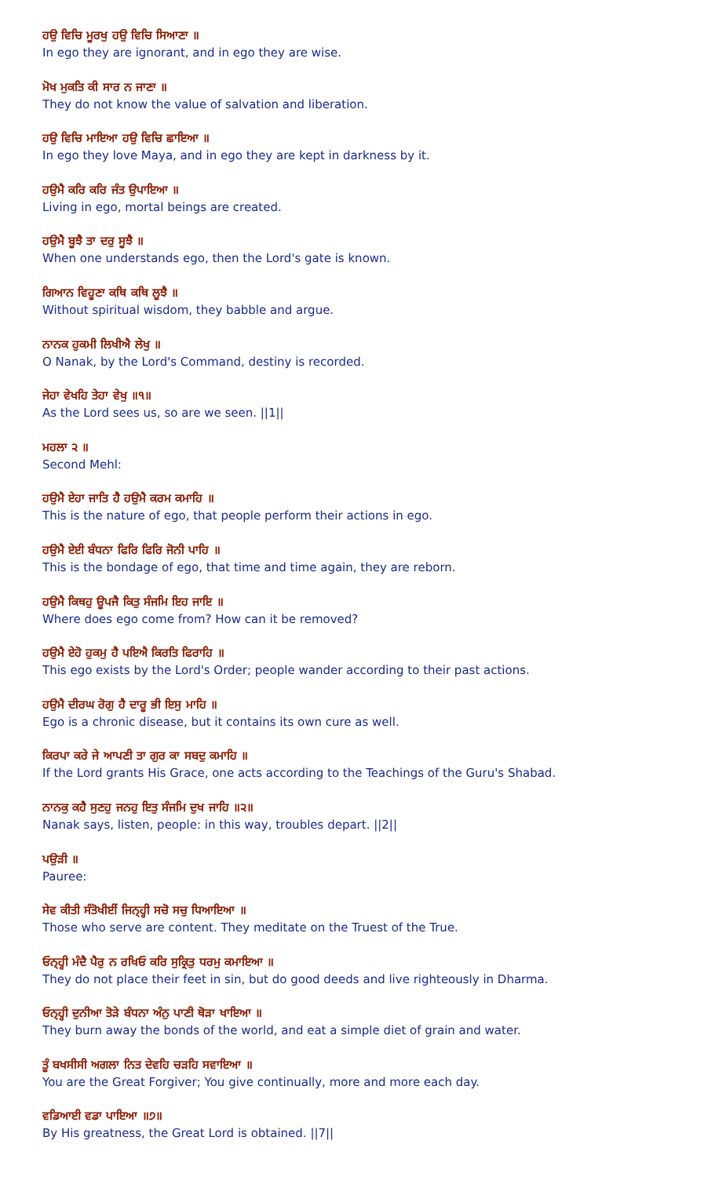ਹਉ ਵਿਚਿ ਮੂਰਖੁ ਹਉ ਵਿਚਿ ਸਿਆਣਾ ॥
In ego they are ignorant, and in ego they are wise.
ਮੋਖ ਮੁਕਤਿ ਕੀ ਸਾਰ ਨ ਜਾਣਾ ॥
They do not know the value of salvation and liberation.
ਹਉ ਵਿਚਿ ਮਾਇਆ ਹਉ ਵਿਚਿ ਛਾਇਆ ॥
In ego they love Maya, and in ego they are kept in darkness by it.
ਹਉਮੈ ਕਰਿ ਕਰਿ ਜੰਤ ਉਪਾਇਆ ॥
Living in ego, mortal beings are created.
ਹਉਮੈ ਬੂਝੈ ਤਾ ਦਰੁ ਸੂਝੈ ॥
When one understands ego, then the Lord's gate is known.
ਗਿਆਨ ਵਿਹੂਣਾ ਕਥਿ ਕਥਿ ਲੂਝੈ ॥
Without spiritual wisdom, they babble and argue.
ਨਾਨਕ ਹੁਕਮੀ ਲਿਖੀਐ ਲੇਖੁ ॥
O Nanak, by the Lord's Command, destiny is recorded.
ਜੇਹਾ ਵੇਖਹਿ ਤੇਹਾ ਵੇਖੁ ॥੧॥
As the Lord sees us, so are we seen. ||1||
ਮਹਲਾ ੨ ॥
Second Mehl:
ਹਉਮੈ ਏਹਾ ਜਾਤਿ ਹੈ ਹਉਮੈ ਕਰਮ ਕਮਾਹਿ ॥
This is the nature of ego, that people perform their actions in ego.
ਹਉਮੈ ਏਈ ਬੰਧਨਾ ਫਿਰਿ ਫਿਰਿ ਜੋਨੀ ਪਾਹਿ ॥
This is the bondage of ego, that time and time again, they are reborn.
ਹਉਮੈ ਕਿਥਹੁ ਊਪਜੈ ਕਿਤੁ ਸੰਜਮਿ ਇਹ ਜਾਇ ॥
Where does ego come from? How can it be removed?
ਹਉਮੈ ਏਹੋ ਹੁਕਮੁ ਹੈ ਪਇਐ ਕਿਰਤਿ ਫਿਰਾਹਿ ॥
This ego exists by the Lord's Order; people wander according to their past actions.
ਹਉਮੈ ਦੀਰਘ ਰੋਗੁ ਹੈ ਦਾਰੂ ਭੀ ਇਸੁ ਮਾਹਿ ॥
Ego is a chronic disease, but it contains its own cure as well.
ਕਿਰਪਾ ਕਰੇ ਜੇ ਆਪਣੀ ਤਾ ਗੁਰ ਕਾ ਸਬਦੁ ਕਮਾਹਿ ॥
If the Lord grants His Grace, one acts according to the Teachings of the Guru's Shabad.
ਨਾਨਕੁ ਕਹੈ ਸੁਣਹੁ ਜਨਹੁ ਇਤੁ ਸੰਜਮਿ ਦੁਖ ਜਾਹਿ ॥੨॥
Nanak says, listen, people: in this way, troubles depart. ||2||
ਪਉੜੀ ॥
Pauree:
ਸੇਵ ਕੀਤੀ ਸੰਤੋਖੀਈਂ ਜਿਨ੍ਹ੍ਹੀ ਸਚੋ ਸਚੁ ਧਿਆਇਆ ॥
Those who serve are content. They meditate on the Truest of the True.
ਓਨ੍ਹ੍ਹੀ ਮੰਦੈ ਪੈਰੁ ਨ ਰਖਿਓ ਕਰਿ ਸੁਕ੍ਰਿਤੁ ਧਰਮੁ ਕਮਾਇਆ ॥
They do not place their feet in sin, but do good deeds and live righteously in Dharma.
ਓਨ੍ਹ੍ਹੀ ਦੁਨੀਆ ਤੋੜੇ ਬੰਧਨਾ ਅੰਨੁ ਪਾਣੀ ਥੋੜਾ ਖਾਇਆ ॥
They burn away the bonds of the world, and eat a simple diet of grain and water.
ਤੂੰ ਬਖਸੀਸੀ ਅਗਲਾ ਨਿਤ ਦੇਵਹਿ ਚੜਹਿ ਸਵਾਇਆ ॥
You are the Great Forgiver; You give continually, more and more each day.
ਵਡਿਆਈ ਵਡਾ ਪਾਇਆ ॥੭॥
By His greatness, the Great Lord is obtained. ||7||